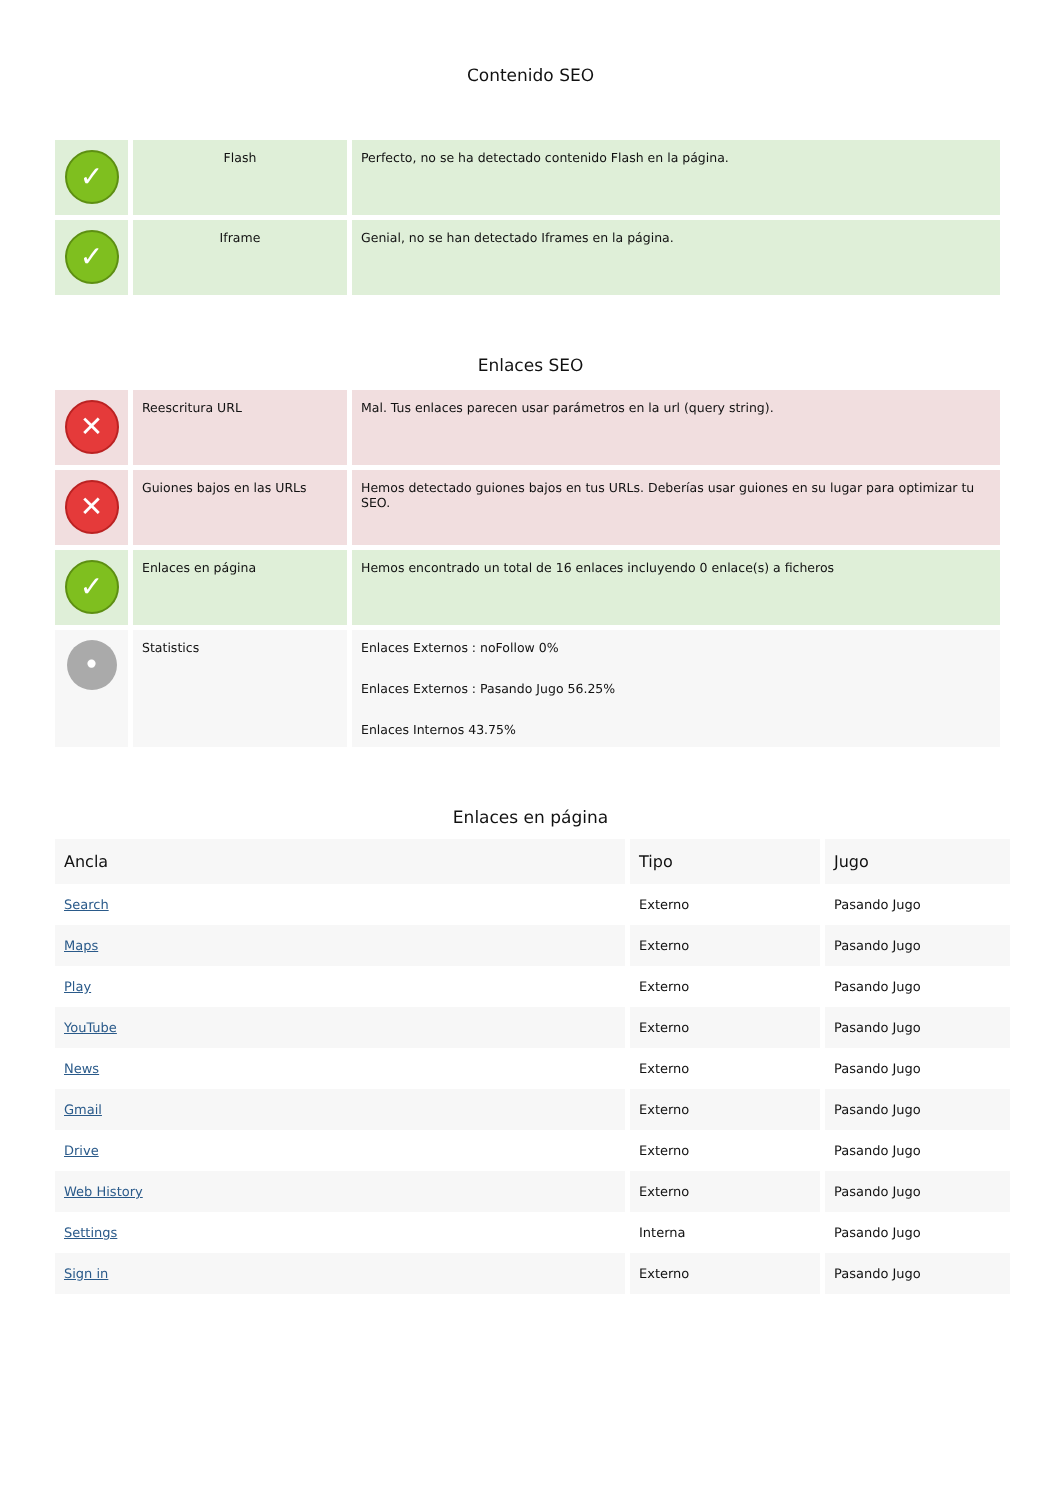Contenido SEO
| ✓ | Flash | Perfecto, no se ha detectado contenido Flash en la página. |
| ✓ | Iframe | Genial, no se han detectado Iframes en la página. |
Enlaces SEO
| ✕ | Reescritura URL | Mal. Tus enlaces parecen usar parámetros en la url (query string). |
| ✕ | Guiones bajos en las URLs | Hemos detectado guiones bajos en tus URLs. Deberías usar guiones en su lugar para optimizar tu SEO. |
| ✓ | Enlaces en página | Hemos encontrado un total de 16 enlaces incluyendo 0 enlace(s) a ficheros |
| • | Statistics | Enlaces Externos : noFollow 0% Enlaces Externos : Pasando Jugo 56.25% Enlaces Internos 43.75% |
Enlaces en página
| Ancla | Tipo | Jugo |
| --- | --- | --- |
| Search | Externo | Pasando Jugo |
| Maps | Externo | Pasando Jugo |
| Play | Externo | Pasando Jugo |
| YouTube | Externo | Pasando Jugo |
| News | Externo | Pasando Jugo |
| Gmail | Externo | Pasando Jugo |
| Drive | Externo | Pasando Jugo |
| Web History | Externo | Pasando Jugo |
| Settings | Interna | Pasando Jugo |
| Sign in | Externo | Pasando Jugo |